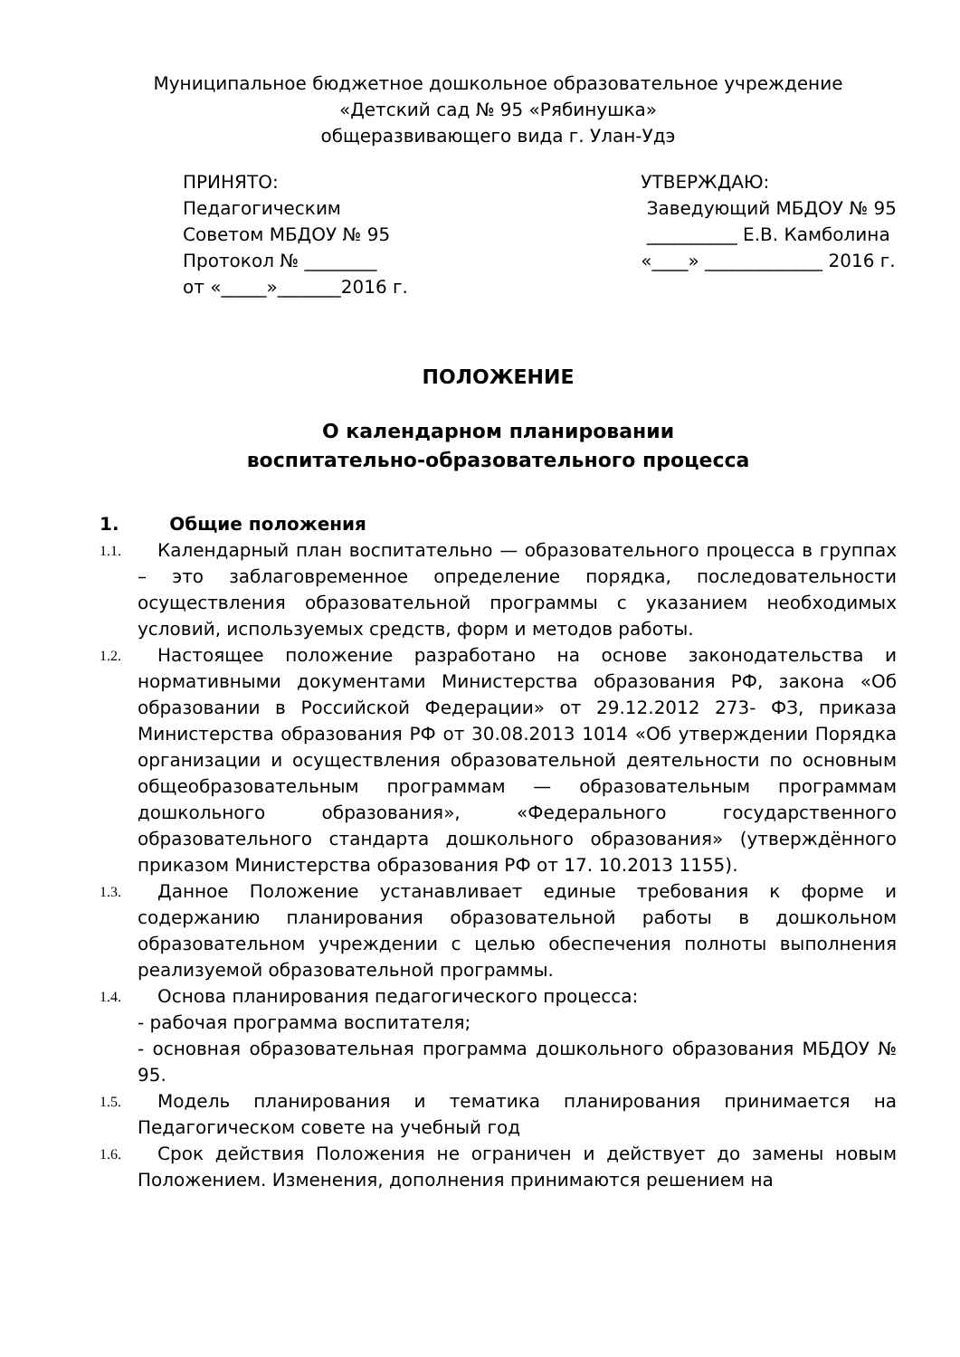Муниципальное бюджетное дошкольное образовательное учреждение
«Детский сад № 95 «Рябинушка»
общеразвивающего вида г. Улан-Удэ
ПРИНЯТО: Педагогическим Советом МБДОУ № 95 Протокол № ________ от «_____»_______2016 г.
УТВЕРЖДАЮ: Заведующий МБДОУ № 95 __________ Е.В. Камболина «____» _____________ 2016 г.
ПОЛОЖЕНИЕ
О календарном планировании
воспитательно-образовательного процесса
1. Общие положения
1.1.
Календарный план воспитательно — образовательного процесса в группах – это заблаговременное определение порядка, последовательности осуществления образовательной программы с указанием необходимых условий, используемых средств, форм и методов работы.
1.2.
Настоящее положение разработано на основе законодательства и нормативными документами Министерства образования РФ, закона «Об образовании в Российской Федерации» от 29.12.2012 273- ФЗ, приказа Министерства образования РФ от 30.08.2013 1014 «Об утверждении Порядка организации и осуществления образовательной деятельности по основным общеобразовательным программам — образовательным программам дошкольного образования», «Федерального государственного образовательного стандарта дошкольного образования» (утверждённого приказом Министерства образования РФ от 17. 10.2013 1155).
1.3.
Данное Положение устанавливает единые требования к форме и содержанию планирования образовательной работы в дошкольном образовательном учреждении с целью обеспечения полноты выполнения реализуемой образовательной программы.
1.4.
Основа планирования педагогического процесса:
- рабочая программа воспитателя;
- основная образовательная программа дошкольного образования МБДОУ № 95.
1.5.
Модель планирования и тематика планирования принимается на Педагогическом совете на учебный год
1.6.
Срок действия Положения не ограничен и действует до замены новым Положением. Изменения, дополнения принимаются решением на